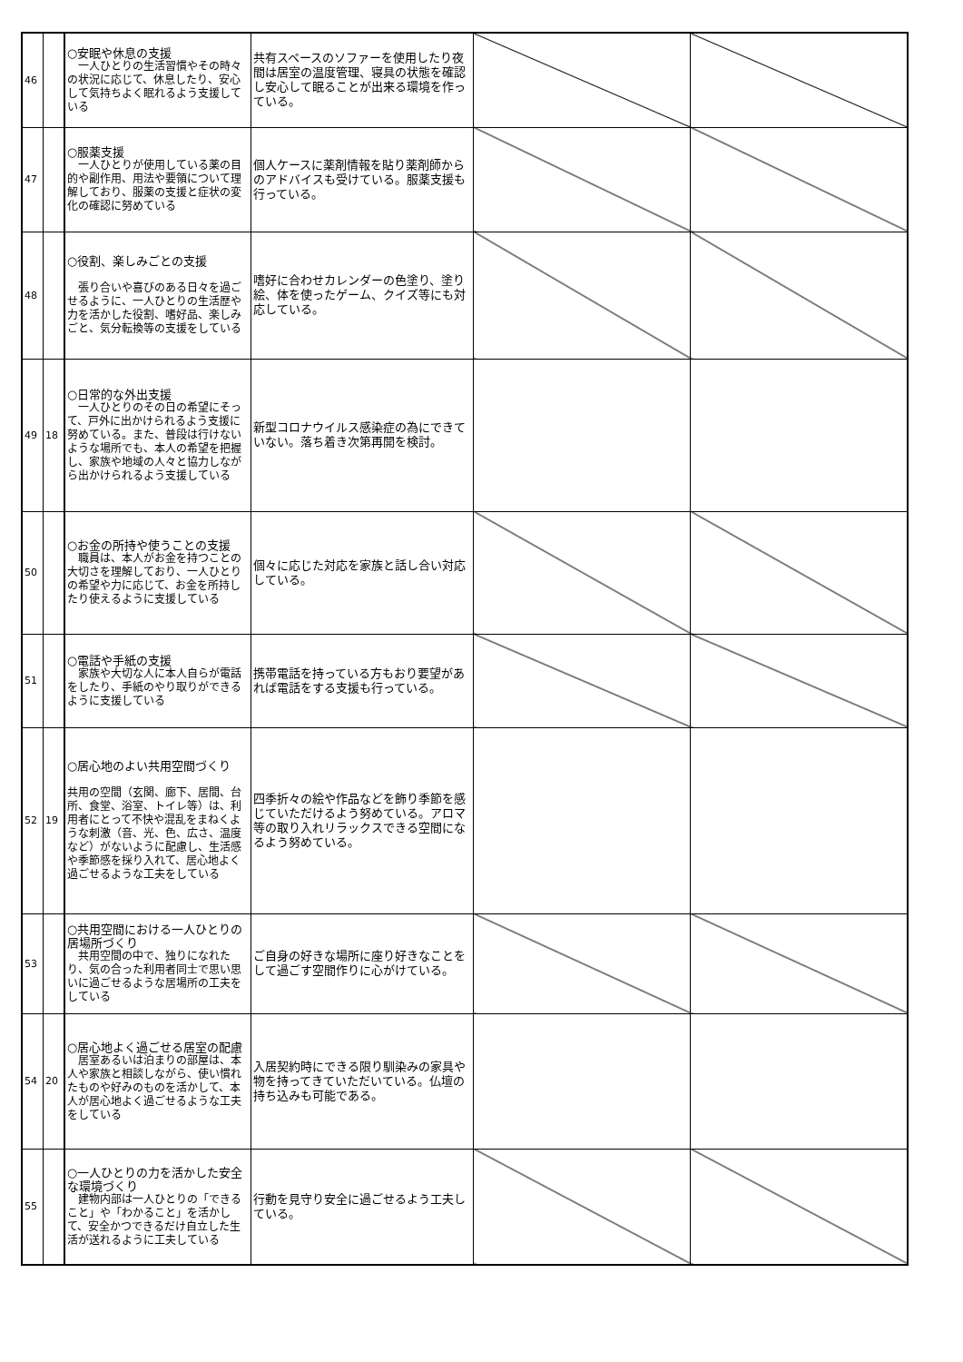| 46 | | ○安眠や休息の支援 一人ひとりの生活習慣やその時々の状況に応じて、休息したり、安心して気持ちよく眠れるよう支援している | 共有スペースのソファーを使用したり夜間は居室の温度管理、寝具の状態を確認し安心して眠ることが出来る環境を作っている。 | | |
| 47 | | ○服薬支援 一人ひとりが使用している薬の目的や副作用、用法や要領について理解しており、服薬の支援と症状の変化の確認に努めている | 個人ケースに薬剤情報を貼り薬剤師からのアドバイスも受けている。服薬支援も行っている。 | | |
| 48 | | ○役割、楽しみごとの支援 張り合いや喜びのある日々を過ごせるように、一人ひとりの生活歴や力を活かした役割、嗜好品、楽しみごと、気分転換等の支援をしている | 嗜好に合わせカレンダーの色塗り、塗り絵、体を使ったゲーム、クイズ等にも対応している。 | | |
| 49 | 18 | ○日常的な外出支援 一人ひとりのその日の希望にそって、戸外に出かけられるよう支援に努めている。また、普段は行けないような場所でも、本人の希望を把握し、家族や地域の人々と協力しながら出かけられるよう支援している | 新型コロナウイルス感染症の為にできていない。落ち着き次第再開を検討。 | | |
| 50 | | ○お金の所持や使うことの支援 職員は、本人がお金を持つことの大切さを理解しており、一人ひとりの希望や力に応じて、お金を所持したり使えるように支援している | 個々に応じた対応を家族と話し合い対応している。 | | |
| 51 | | ○電話や手紙の支援 家族や大切な人に本人自らが電話をしたり、手紙のやり取りができるように支援している | 携帯電話を持っている方もおり要望があれば電話をする支援も行っている。 | | |
| 52 | 19 | ○居心地のよい共用空間づくり 共用の空間（玄関、廊下、居間、台所、食堂、浴室、トイレ等）は、利用者にとって不快や混乱をまねくような刺激（音、光、色、広さ、温度など）がないように配慮し、生活感や季節感を採り入れて、居心地よく過ごせるような工夫をしている | 四季折々の絵や作品などを飾り季節を感じていただけるよう努めている。アロマ等の取り入れリラックスできる空間になるよう努めている。 | | |
| 53 | | ○共用空間における一人ひとりの居場所づくり 共用空間の中で、独りになれたり、気の合った利用者同士で思い思いに過ごせるような居場所の工夫をしている | ご自身の好きな場所に座り好きなことをして過ごす空間作りに心がけている。 | | |
| 54 | 20 | ○居心地よく過ごせる居室の配慮 居室あるいは泊まりの部屋は、本人や家族と相談しながら、使い慣れたものや好みのものを活かして、本人が居心地よく過ごせるような工夫をしている | 入居契約時にできる限り馴染みの家具や物を持ってきていただいている。仏壇の持ち込みも可能である。 | | |
| 55 | | ○一人ひとりの力を活かした安全な環境づくり 建物内部は一人ひとりの「できること」や「わかること」を活かして、安全かつできるだけ自立した生活が送れるように工夫している | 行動を見守り安全に過ごせるよう工夫している。 | | |